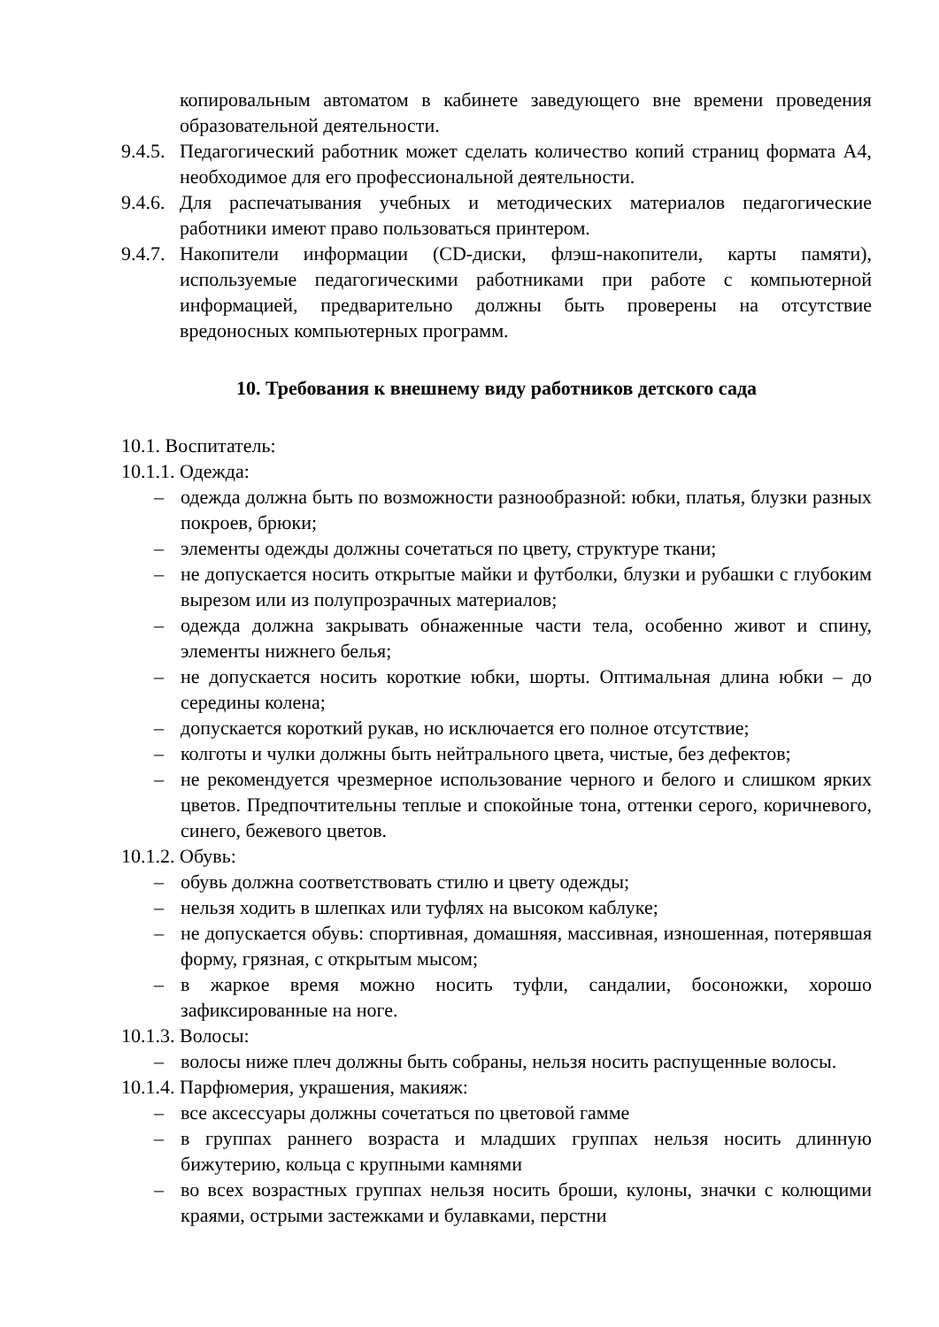копировальным автоматом в кабинете заведующего вне времени проведения образовательной деятельности.
9.4.5. Педагогический работник может сделать количество копий страниц формата А4, необходимое для его профессиональной деятельности.
9.4.6. Для распечатывания учебных и методических материалов педагогические работники имеют право пользоваться принтером.
9.4.7. Накопители информации (CD-диски, флэш-накопители, карты памяти), используемые педагогическими работниками при работе с компьютерной информацией, предварительно должны быть проверены на отсутствие вредоносных компьютерных программ.
10. Требования к внешнему виду работников детского сада
10.1. Воспитатель:
10.1.1. Одежда:
– одежда должна быть по возможности разнообразной: юбки, платья, блузки разных покроев, брюки;
– элементы одежды должны сочетаться по цвету, структуре ткани;
– не допускается носить открытые майки и футболки, блузки и рубашки с глубоким вырезом или из полупрозрачных материалов;
– одежда должна закрывать обнаженные части тела, особенно живот и спину, элементы нижнего белья;
– не допускается носить короткие юбки, шорты. Оптимальная длина юбки – до середины колена;
– допускается короткий рукав, но исключается его полное отсутствие;
– колготы и чулки должны быть нейтрального цвета, чистые, без дефектов;
– не рекомендуется чрезмерное использование черного и белого и слишком ярких цветов. Предпочтительны теплые и спокойные тона, оттенки серого, коричневого, синего, бежевого цветов.
10.1.2. Обувь:
– обувь должна соответствовать стилю и цвету одежды;
– нельзя ходить в шлепках или туфлях на высоком каблуке;
– не допускается обувь: спортивная, домашняя, массивная, изношенная, потерявшая форму, грязная, с открытым мысом;
– в жаркое время можно носить туфли, сандалии, босоножки, хорошо зафиксированные на ноге.
10.1.3. Волосы:
– волосы ниже плеч должны быть собраны, нельзя носить распущенные волосы.
10.1.4. Парфюмерия, украшения, макияж:
– все аксессуары должны сочетаться по цветовой гамме
– в группах раннего возраста и младших группах нельзя носить длинную бижутерию, кольца с крупными камнями
– во всех возрастных группах нельзя носить броши, кулоны, значки с колющими краями, острыми застежками и булавками, перстни